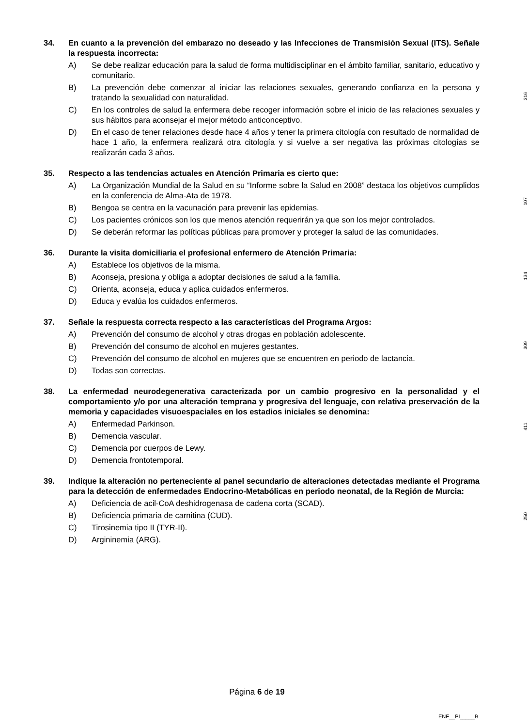34. En cuanto a la prevención del embarazo no deseado y las Infecciones de Transmisión Sexual (ITS). Señale la respuesta incorrecta:
A) Se debe realizar educación para la salud de forma multidisciplinar en el ámbito familiar, sanitario, educativo y comunitario.
B) La prevención debe comenzar al iniciar las relaciones sexuales, generando confianza en la persona y tratando la sexualidad con naturalidad.
C) En los controles de salud la enfermera debe recoger información sobre el inicio de las relaciones sexuales y sus hábitos para aconsejar el mejor método anticonceptivo.
D) En el caso de tener relaciones desde hace 4 años y tener la primera citología con resultado de normalidad de hace 1 año, la enfermera realizará otra citología y si vuelve a ser negativa las próximas citologías se realizarán cada 3 años.
316
35. Respecto a las tendencias actuales en Atención Primaria es cierto que:
A) La Organización Mundial de la Salud en su “Informe sobre la Salud en 2008” destaca los objetivos cumplidos en la conferencia de Alma-Ata de 1978.
B) Bengoa se centra en la vacunación para prevenir las epidemias.
C) Los pacientes crónicos son los que menos atención requerirán ya que son los mejor controlados.
D) Se deberán reformar las políticas públicas para promover y proteger la salud de las comunidades.
107
36. Durante la visita domiciliaria el profesional enfermero de Atención Primaria:
A) Establece los objetivos de la misma.
B) Aconseja, presiona y obliga a adoptar decisiones de salud a la familia.
C) Orienta, aconseja, educa y aplica cuidados enfermeros.
D) Educa y evalúa los cuidados enfermeros.
134
37. Señale la respuesta correcta respecto a las características del Programa Argos:
A) Prevención del consumo de alcohol y otras drogas en población adolescente.
B) Prevención del consumo de alcohol en mujeres gestantes.
C) Prevención del consumo de alcohol en mujeres que se encuentren en periodo de lactancia.
D) Todas son correctas.
309
38. La enfermedad neurodegenerativa caracterizada por un cambio progresivo en la personalidad y el comportamiento y/o por una alteración temprana y progresiva del lenguaje, con relativa preservación de la memoria y capacidades visuoespaciales en los estadios iniciales se denomina:
A) Enfermedad Parkinson.
B) Demencia vascular.
C) Demencia por cuerpos de Lewy.
D) Demencia frontotemporal.
411
39. Indique la alteración no perteneciente al panel secundario de alteraciones detectadas mediante el Programa para la detección de enfermedades Endocrino-Metabólicas en periodo neonatal, de la Región de Murcia:
A) Deficiencia de acil-CoA deshidrogenasa de cadena corta (SCAD).
B) Deficiencia primaria de carnitina (CUD).
C) Tirosinemia tipo II (TYR-II).
D) Argininemia (ARG).
250
Página 6 de 19
ENF__PI_____B